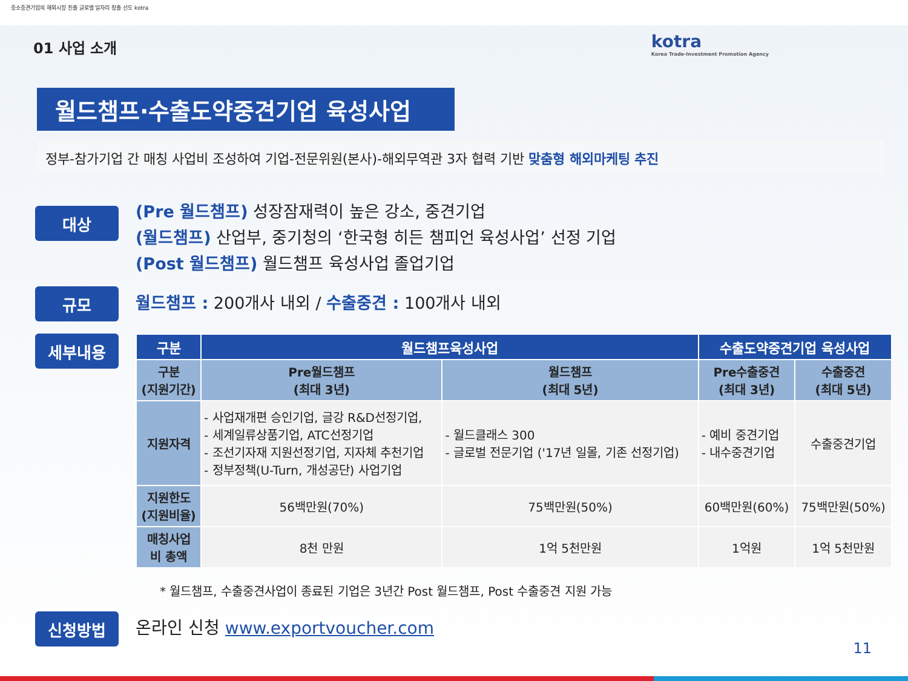중소중견기업의 해외시장 진출 글로벌 일자리 창출 선도 kotra
kotra
Korea Trade-Investment Promotion Agency
01 사업 소개
월드챔프·수출도약중견기업 육성사업
정부-참가기업 간 매칭 사업비 조성하여 기업-전문위원(본사)-해외무역관 3자 협력 기반 맞춤형 해외마케팅 추진
대상
(Pre 월드챔프) 성장잠재력이 높은 강소, 중견기업
(월드챔프) 산업부, 중기청의 ‘한국형 히든 챔피언 육성사업’ 선정 기업
(Post 월드챔프) 월드챔프 육성사업 졸업기업
규모
월드챔프 : 200개사 내외 / 수출중견 : 100개사 내외
세부내용
| 구분 | 월드챔프육성사업 | | 수출도약중견기업 육성사업 | |
| --- | --- | --- | --- | --- |
| 구분 (지원기간) | Pre월드챔프 (최대 3년) | 월드챔프 (최대 5년) | Pre수출중견 (최대 3년) | 수출중견 (최대 5년) |
| 지원자격 | - 사업재개편 승인기업, 글강 R&D선정기업, - 세계일류상품기업, ATC선정기업 - 조선기자재 지원선정기업, 지자체 추천기업 - 정부정책(U-Turn, 개성공단) 사업기업 | - 월드클래스 300 - 글로벌 전문기업 ('17년 일몰, 기존 선정기업) | - 예비 중견기업 - 내수중견기업 | 수출중견기업 |
| 지원한도 (지원비율) | 56백만원(70%) | 75백만원(50%) | 60백만원(60%) | 75백만원(50%) |
| 매칭사업 비 총액 | 8천 만원 | 1억 5천만원 | 1억원 | 1억 5천만원 |
* 월드챔프, 수출중견사업이 종료된 기업은 3년간 Post 월드챔프, Post 수출중견 지원 가능
신청방법
온라인 신청 www.exportvoucher.com
11